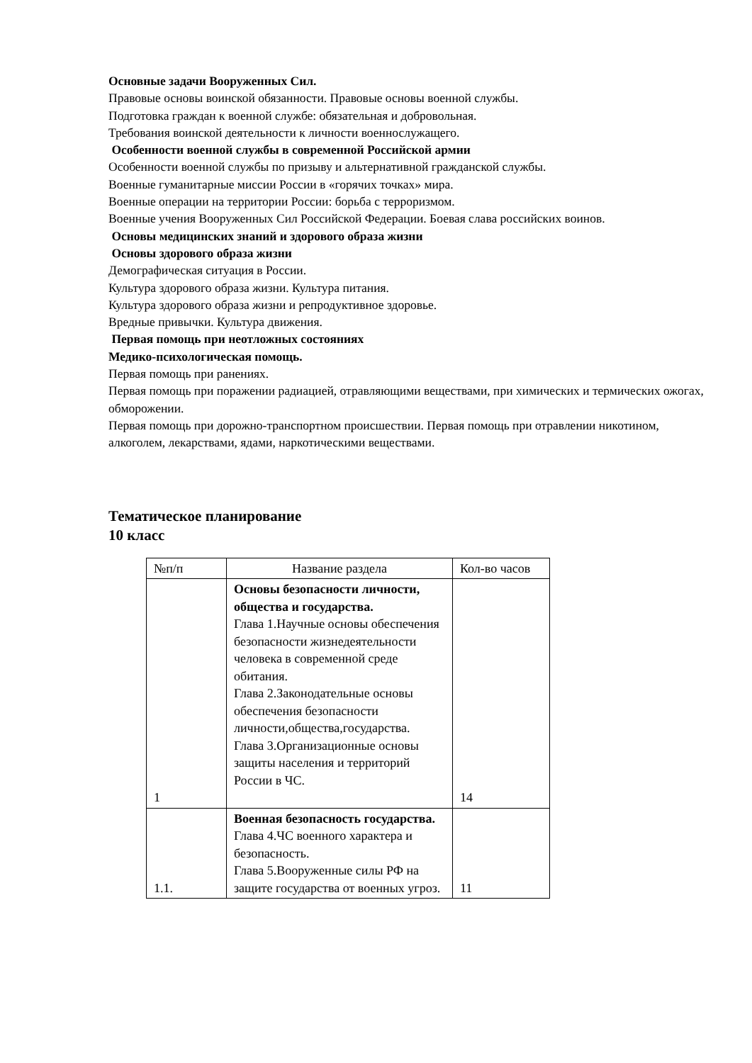Основные задачи Вооруженных Сил.
Правовые основы воинской обязанности. Правовые основы военной службы.
Подготовка граждан к военной службе: обязательная и добровольная.
Требования воинской деятельности к личности военнослужащего.
Особенности военной службы в современной Российской армии
Особенности военной службы по призыву и альтернативной гражданской службы.
Военные гуманитарные миссии России в «горячих точках» мира.
Военные операции на территории России: борьба с терроризмом.
Военные учения Вооруженных Сил Российской Федерации. Боевая слава российских воинов.
Основы медицинских знаний и здорового образа жизни
Основы здорового образа жизни
Демографическая ситуация в России.
Культура здорового образа жизни. Культура питания.
Культура здорового образа жизни и репродуктивное здоровье.
Вредные привычки. Культура движения.
Первая помощь при неотложных состояниях
Медико-психологическая помощь.
Первая помощь при ранениях.
Первая помощь при поражении радиацией, отравляющими веществами, при химических и термических ожогах, обморожении.
Первая помощь при дорожно-транспортном происшествии. Первая помощь при отравлении никотином, алкоголем, лекарствами, ядами, наркотическими веществами.
Тематическое планирование
10 класс
| №п/п | Название раздела | Кол-во часов |
| 1 | Основы безопасности личности, общества и государства. Глава 1.Научные основы обеспечения безопасности жизнедеятельности человека в современной среде обитания. Глава 2.Законодательные основы обеспечения безопасности личности,общества,государства. Глава 3.Организационные основы защиты населения и территорий России в ЧС. | 14 |
| 1.1. | Военная безопасность государства. Глава 4.ЧС военного характера и безопасность. Глава 5.Вооруженные силы РФ на защите государства от военных угроз. | 11 |